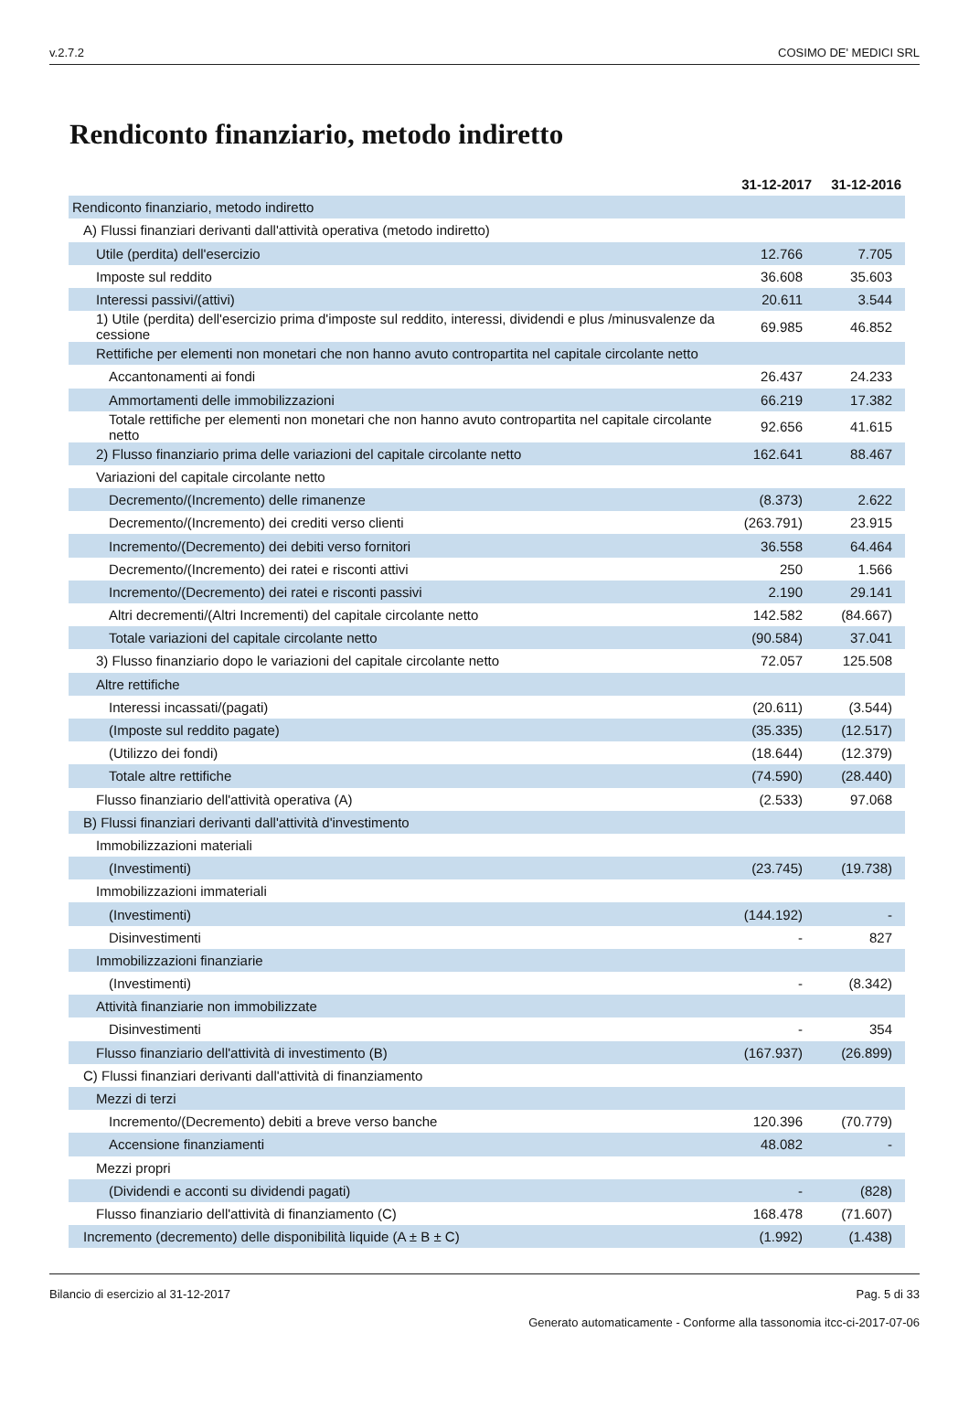v.2.7.2 COSIMO DE' MEDICI SRL
Rendiconto finanziario, metodo indiretto
| | 31-12-2017 | 31-12-2016 |
| Rendiconto finanziario, metodo indiretto | | |
| A) Flussi finanziari derivanti dall'attività operativa (metodo indiretto) | | |
| Utile (perdita) dell'esercizio | 12.766 | 7.705 |
| Imposte sul reddito | 36.608 | 35.603 |
| Interessi passivi/(attivi) | 20.611 | 3.544 |
| 1) Utile (perdita) dell'esercizio prima d'imposte sul reddito, interessi, dividendi e plus /minusvalenze da cessione | 69.985 | 46.852 |
| Rettifiche per elementi non monetari che non hanno avuto contropartita nel capitale circolante netto | | |
| Accantonamenti ai fondi | 26.437 | 24.233 |
| Ammortamenti delle immobilizzazioni | 66.219 | 17.382 |
| Totale rettifiche per elementi non monetari che non hanno avuto contropartita nel capitale circolante netto | 92.656 | 41.615 |
| 2) Flusso finanziario prima delle variazioni del capitale circolante netto | 162.641 | 88.467 |
| Variazioni del capitale circolante netto | | |
| Decremento/(Incremento) delle rimanenze | (8.373) | 2.622 |
| Decremento/(Incremento) dei crediti verso clienti | (263.791) | 23.915 |
| Incremento/(Decremento) dei debiti verso fornitori | 36.558 | 64.464 |
| Decremento/(Incremento) dei ratei e risconti attivi | 250 | 1.566 |
| Incremento/(Decremento) dei ratei e risconti passivi | 2.190 | 29.141 |
| Altri decrementi/(Altri Incrementi) del capitale circolante netto | 142.582 | (84.667) |
| Totale variazioni del capitale circolante netto | (90.584) | 37.041 |
| 3) Flusso finanziario dopo le variazioni del capitale circolante netto | 72.057 | 125.508 |
| Altre rettifiche | | |
| Interessi incassati/(pagati) | (20.611) | (3.544) |
| (Imposte sul reddito pagate) | (35.335) | (12.517) |
| (Utilizzo dei fondi) | (18.644) | (12.379) |
| Totale altre rettifiche | (74.590) | (28.440) |
| Flusso finanziario dell'attività operativa (A) | (2.533) | 97.068 |
| B) Flussi finanziari derivanti dall'attività d'investimento | | |
| Immobilizzazioni materiali | | |
| (Investimenti) | (23.745) | (19.738) |
| Immobilizzazioni immateriali | | |
| (Investimenti) | (144.192) | - |
| Disinvestimenti | - | 827 |
| Immobilizzazioni finanziarie | | |
| (Investimenti) | - | (8.342) |
| Attività finanziarie non immobilizzate | | |
| Disinvestimenti | - | 354 |
| Flusso finanziario dell'attività di investimento (B) | (167.937) | (26.899) |
| C) Flussi finanziari derivanti dall'attività di finanziamento | | |
| Mezzi di terzi | | |
| Incremento/(Decremento) debiti a breve verso banche | 120.396 | (70.779) |
| Accensione finanziamenti | 48.082 | - |
| Mezzi propri | | |
| (Dividendi e acconti su dividendi pagati) | - | (828) |
| Flusso finanziario dell'attività di finanziamento (C) | 168.478 | (71.607) |
| Incremento (decremento) delle disponibilità liquide (A ± B ± C) | (1.992) | (1.438) |
Bilancio di esercizio al 31-12-2017 Pag. 5 di 33
Generato automaticamente - Conforme alla tassonomia itcc-ci-2017-07-06